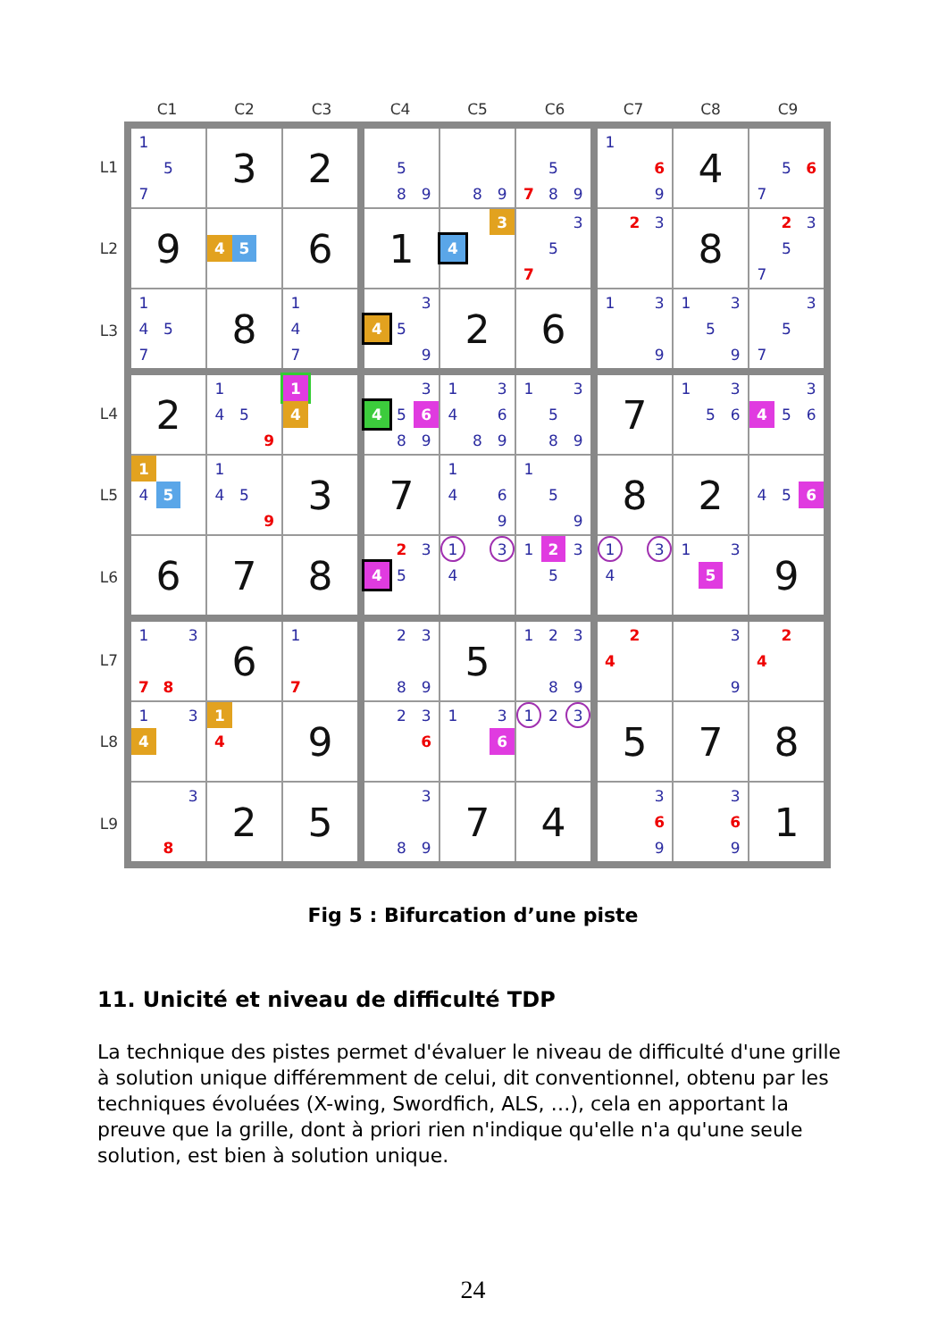| | C1 | C2 | C3 | C4 | C5 | C6 | C7 | C8 | C9 |
| --- | --- | --- | --- | --- | --- | --- | --- | --- | --- |
| L1 | 1 5 7 | 3 | 2 | 5 8 9 | 8 9 | 5 7 8 9 | 1 6 9 | 4 | 5 6 7 |
| L2 | 9 | 4 5 | 6 | 1 | 3 4 | 3 5 7 | 2 3 | 8 | 2 3 5 7 |
| L3 | 1 4 5 7 | 8 | 1 4 7 | 3 4 5 9 | 2 | 6 | 1 3 9 | 1 3 5 9 | 3 5 7 |
| L4 | 2 | 1 4 5 9 | 1 4 | 3 4 5 6 8 9 | 1 3 4 6 8 9 | 1 3 5 8 9 | 7 | 1 3 5 6 | 3 4 5 6 |
| L5 | 1 4 5 | 1 4 5 9 | 3 | 7 | 1 4 6 9 | 1 5 9 | 8 | 2 | 4 5 6 |
| L6 | 6 | 7 | 8 | 2 3 4 5 | 1 3 4 | 1 2 3 5 | 1 3 4 | 1 3 5 | 9 |
| L7 | 1 3 7 8 | 6 | 1 7 | 2 3 8 9 | 5 | 1 2 3 8 9 | 2 4 | 3 9 | 2 4 |
| L8 | 1 3 4 | 1 4 | 9 | 2 3 6 | 1 3 6 | 1 2 3 | 5 | 7 | 8 |
| L9 | 3 8 | 2 | 5 | 3 8 9 | 7 | 4 | 3 6 9 | 3 6 9 | 1 |
Fig 5 : Bifurcation d’une piste
11. Unicité et niveau de difficulté TDP
La technique des pistes permet d'évaluer le niveau de difficulté d'une grille à solution unique différemment de celui, dit conventionnel, obtenu par les techniques évoluées (X-wing, Swordfich, ALS, …), cela en apportant la preuve que la grille, dont à priori rien n'indique qu'elle n'a qu'une seule solution, est bien à solution unique.
24